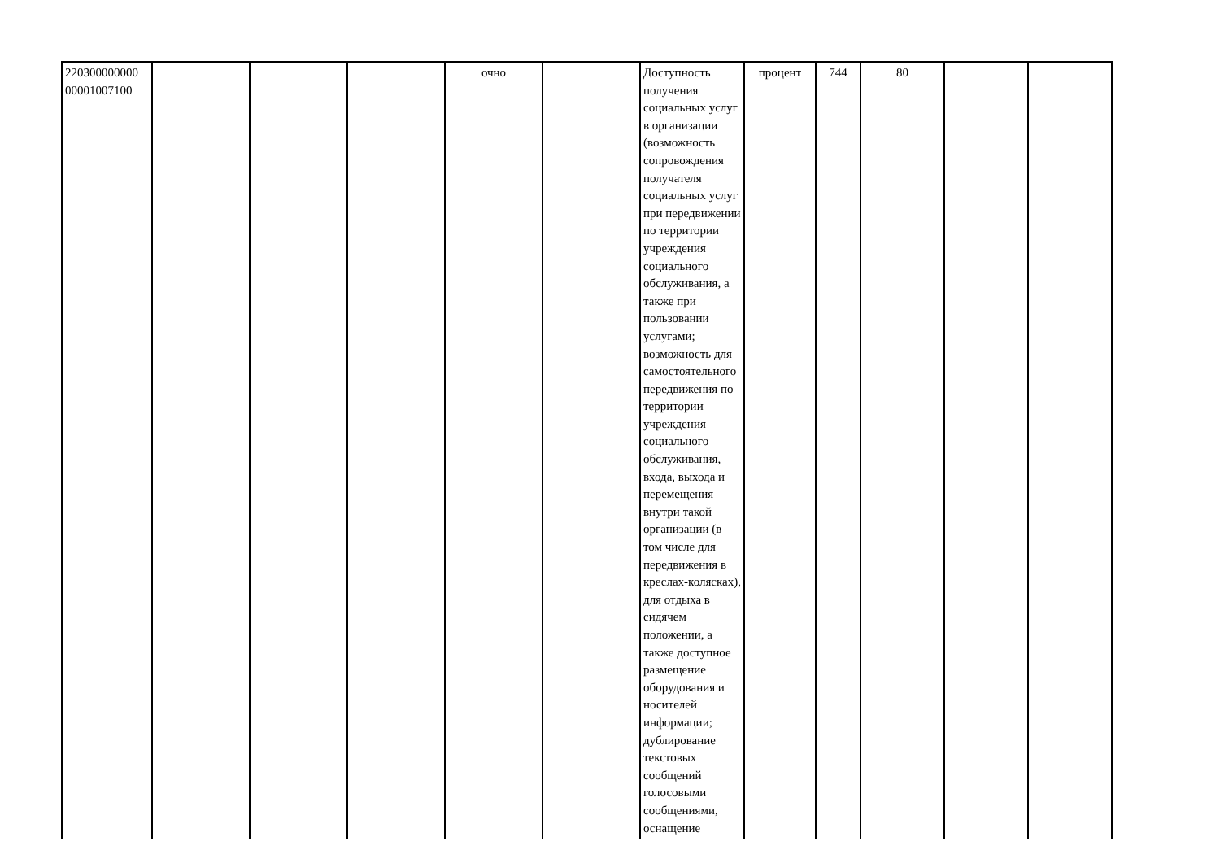| 220300000000 00001007100 | | | | очно | | Доступность получения социальных услуг в организации (возможность сопровождения получателя социальных услуг при передвижении по территории учреждения социального обслуживания, а также при пользовании услугами; возможность для самостоятельного передвижения по территории учреждения социального обслуживания, входа, выхода и перемещения внутри такой организации (в том числе для передвижения в креслах-колясках), для отдыха в сидячем положении, а также доступное размещение оборудования и носителей информации; дублирование текстовых сообщений голосовыми сообщениями, оснащение | процент | 744 | 80 | | |